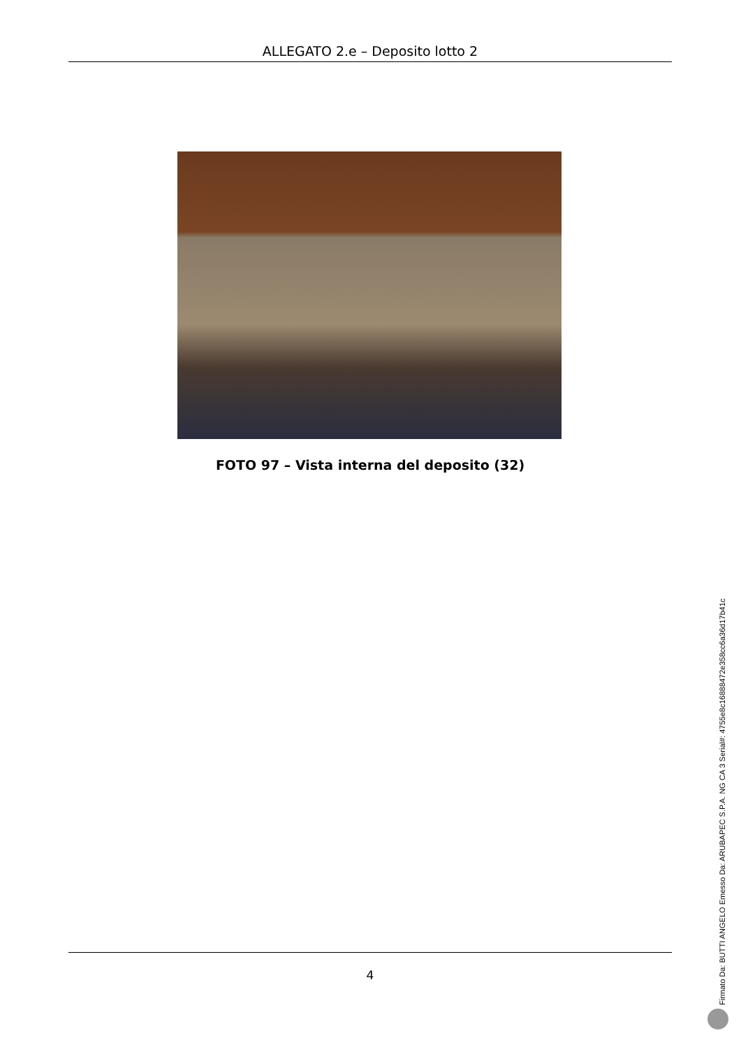ALLEGATO 2.e – Deposito lotto 2
FOTO 97 – Vista interna del deposito (32)
4
Firmato Da: BUTTI ANGELO Emesso Da: ARUBAPEC S.P.A. NG CA 3 Serial#: 4755e8c16888472e358cc6a36d17b41c